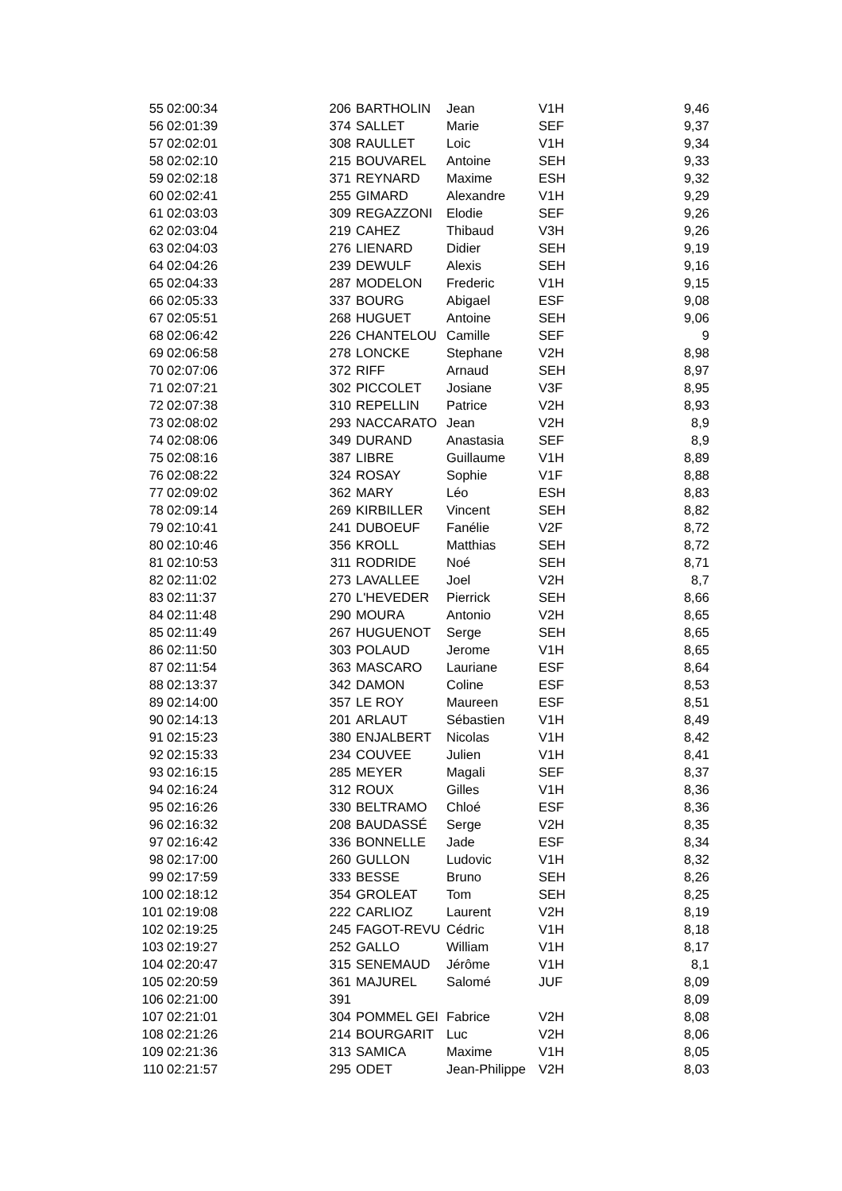| 55 | 02:00:34 | 206 | BARTHOLIN | Jean | V1H | 9,46 |
| 56 | 02:01:39 | 374 | SALLET | Marie | SEF | 9,37 |
| 57 | 02:02:01 | 308 | RAULLET | Loic | V1H | 9,34 |
| 58 | 02:02:10 | 215 | BOUVAREL | Antoine | SEH | 9,33 |
| 59 | 02:02:18 | 371 | REYNARD | Maxime | ESH | 9,32 |
| 60 | 02:02:41 | 255 | GIMARD | Alexandre | V1H | 9,29 |
| 61 | 02:03:03 | 309 | REGAZZONI | Elodie | SEF | 9,26 |
| 62 | 02:03:04 | 219 | CAHEZ | Thibaud | V3H | 9,26 |
| 63 | 02:04:03 | 276 | LIENARD | Didier | SEH | 9,19 |
| 64 | 02:04:26 | 239 | DEWULF | Alexis | SEH | 9,16 |
| 65 | 02:04:33 | 287 | MODELON | Frederic | V1H | 9,15 |
| 66 | 02:05:33 | 337 | BOURG | Abigael | ESF | 9,08 |
| 67 | 02:05:51 | 268 | HUGUET | Antoine | SEH | 9,06 |
| 68 | 02:06:42 | 226 | CHANTELOU | Camille | SEF | 9 |
| 69 | 02:06:58 | 278 | LONCKE | Stephane | V2H | 8,98 |
| 70 | 02:07:06 | 372 | RIFF | Arnaud | SEH | 8,97 |
| 71 | 02:07:21 | 302 | PICCOLET | Josiane | V3F | 8,95 |
| 72 | 02:07:38 | 310 | REPELLIN | Patrice | V2H | 8,93 |
| 73 | 02:08:02 | 293 | NACCARATO | Jean | V2H | 8,9 |
| 74 | 02:08:06 | 349 | DURAND | Anastasia | SEF | 8,9 |
| 75 | 02:08:16 | 387 | LIBRE | Guillaume | V1H | 8,89 |
| 76 | 02:08:22 | 324 | ROSAY | Sophie | V1F | 8,88 |
| 77 | 02:09:02 | 362 | MARY | Léo | ESH | 8,83 |
| 78 | 02:09:14 | 269 | KIRBILLER | Vincent | SEH | 8,82 |
| 79 | 02:10:41 | 241 | DUBOEUF | Fanélie | V2F | 8,72 |
| 80 | 02:10:46 | 356 | KROLL | Matthias | SEH | 8,72 |
| 81 | 02:10:53 | 311 | RODRIDE | Noé | SEH | 8,71 |
| 82 | 02:11:02 | 273 | LAVALLEE | Joel | V2H | 8,7 |
| 83 | 02:11:37 | 270 | L'HEVEDER | Pierrick | SEH | 8,66 |
| 84 | 02:11:48 | 290 | MOURA | Antonio | V2H | 8,65 |
| 85 | 02:11:49 | 267 | HUGUENOT | Serge | SEH | 8,65 |
| 86 | 02:11:50 | 303 | POLAUD | Jerome | V1H | 8,65 |
| 87 | 02:11:54 | 363 | MASCARO | Lauriane | ESF | 8,64 |
| 88 | 02:13:37 | 342 | DAMON | Coline | ESF | 8,53 |
| 89 | 02:14:00 | 357 | LE ROY | Maureen | ESF | 8,51 |
| 90 | 02:14:13 | 201 | ARLAUT | Sébastien | V1H | 8,49 |
| 91 | 02:15:23 | 380 | ENJALBERT | Nicolas | V1H | 8,42 |
| 92 | 02:15:33 | 234 | COUVEE | Julien | V1H | 8,41 |
| 93 | 02:16:15 | 285 | MEYER | Magali | SEF | 8,37 |
| 94 | 02:16:24 | 312 | ROUX | Gilles | V1H | 8,36 |
| 95 | 02:16:26 | 330 | BELTRAMO | Chloé | ESF | 8,36 |
| 96 | 02:16:32 | 208 | BAUDASSÉ | Serge | V2H | 8,35 |
| 97 | 02:16:42 | 336 | BONNELLE | Jade | ESF | 8,34 |
| 98 | 02:17:00 | 260 | GULLON | Ludovic | V1H | 8,32 |
| 99 | 02:17:59 | 333 | BESSE | Bruno | SEH | 8,26 |
| 100 | 02:18:12 | 354 | GROLEAT | Tom | SEH | 8,25 |
| 101 | 02:19:08 | 222 | CARLIOZ | Laurent | V2H | 8,19 |
| 102 | 02:19:25 | 245 | FAGOT-REVU | Cédric | V1H | 8,18 |
| 103 | 02:19:27 | 252 | GALLO | William | V1H | 8,17 |
| 104 | 02:20:47 | 315 | SENEMAUD | Jérôme | V1H | 8,1 |
| 105 | 02:20:59 | 361 | MAJUREL | Salomé | JUF | 8,09 |
| 106 | 02:21:00 | 391 | | | | 8,09 |
| 107 | 02:21:01 | 304 | POMMEL GEI | Fabrice | V2H | 8,08 |
| 108 | 02:21:26 | 214 | BOURGARIT | Luc | V2H | 8,06 |
| 109 | 02:21:36 | 313 | SAMICA | Maxime | V1H | 8,05 |
| 110 | 02:21:57 | 295 | ODET | Jean-Philippe | V2H | 8,03 |